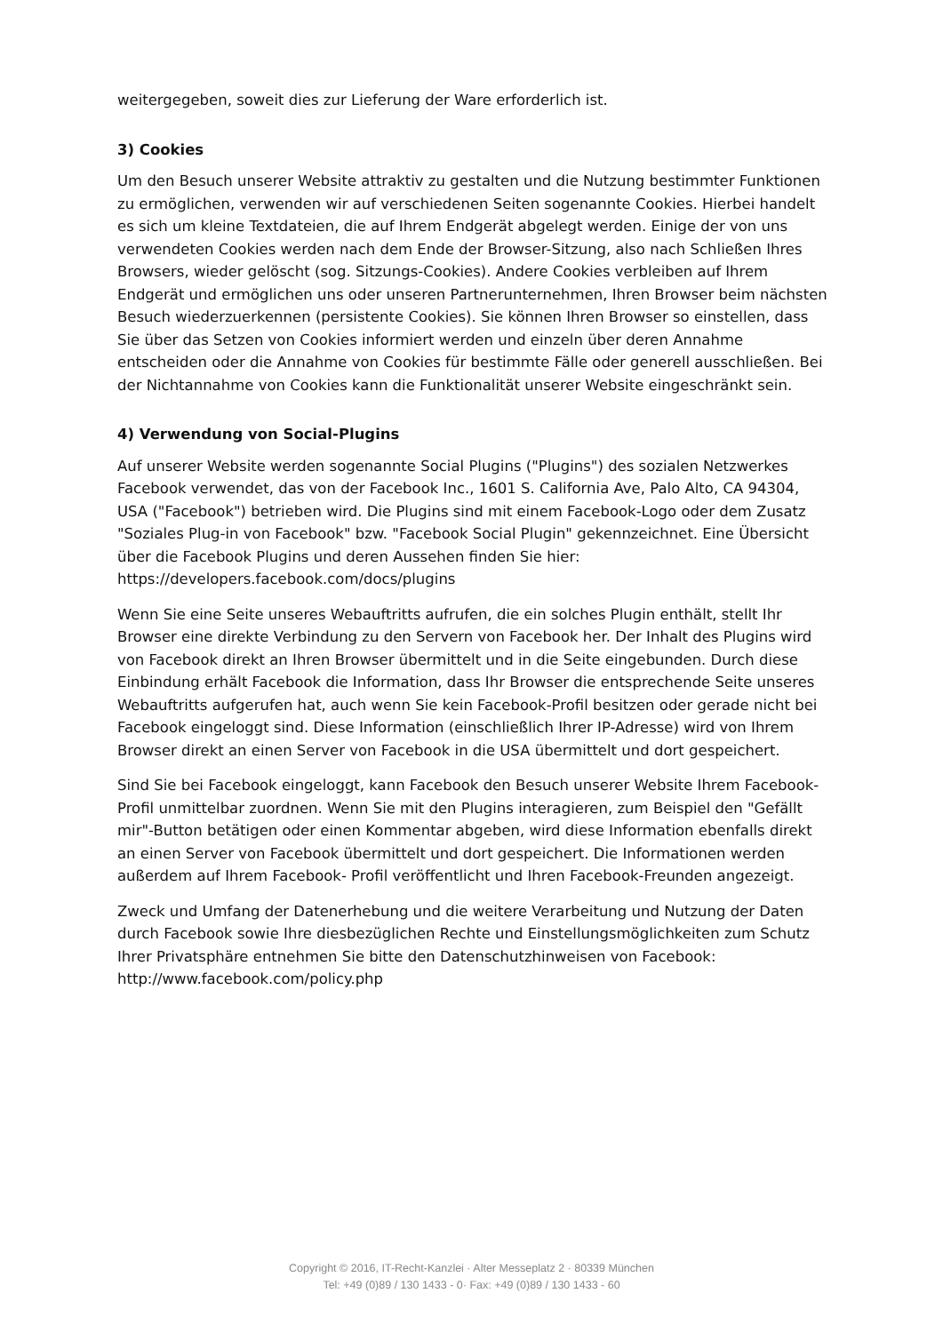weitergegeben, soweit dies zur Lieferung der Ware erforderlich ist.
3) Cookies
Um den Besuch unserer Website attraktiv zu gestalten und die Nutzung bestimmter Funktionen zu ermöglichen, verwenden wir auf verschiedenen Seiten sogenannte Cookies. Hierbei handelt es sich um kleine Textdateien, die auf Ihrem Endgerät abgelegt werden. Einige der von uns verwendeten Cookies werden nach dem Ende der Browser-Sitzung, also nach Schließen Ihres Browsers, wieder gelöscht (sog. Sitzungs-Cookies). Andere Cookies verbleiben auf Ihrem Endgerät und ermöglichen uns oder unseren Partnerunternehmen, Ihren Browser beim nächsten Besuch wiederzuerkennen (persistente Cookies). Sie können Ihren Browser so einstellen, dass Sie über das Setzen von Cookies informiert werden und einzeln über deren Annahme entscheiden oder die Annahme von Cookies für bestimmte Fälle oder generell ausschließen. Bei der Nichtannahme von Cookies kann die Funktionalität unserer Website eingeschränkt sein.
4) Verwendung von Social-Plugins
Auf unserer Website werden sogenannte Social Plugins ("Plugins") des sozialen Netzwerkes Facebook verwendet, das von der Facebook Inc., 1601 S. California Ave, Palo Alto, CA 94304, USA ("Facebook") betrieben wird. Die Plugins sind mit einem Facebook-Logo oder dem Zusatz "Soziales Plug-in von Facebook" bzw. "Facebook Social Plugin" gekennzeichnet. Eine Übersicht über die Facebook Plugins und deren Aussehen finden Sie hier: https://developers.facebook.com/docs/plugins
Wenn Sie eine Seite unseres Webauftritts aufrufen, die ein solches Plugin enthält, stellt Ihr Browser eine direkte Verbindung zu den Servern von Facebook her. Der Inhalt des Plugins wird von Facebook direkt an Ihren Browser übermittelt und in die Seite eingebunden. Durch diese Einbindung erhält Facebook die Information, dass Ihr Browser die entsprechende Seite unseres Webauftritts aufgerufen hat, auch wenn Sie kein Facebook-Profil besitzen oder gerade nicht bei Facebook eingeloggt sind. Diese Information (einschließlich Ihrer IP-Adresse) wird von Ihrem Browser direkt an einen Server von Facebook in die USA übermittelt und dort gespeichert.
Sind Sie bei Facebook eingeloggt, kann Facebook den Besuch unserer Website Ihrem Facebook-Profil unmittelbar zuordnen. Wenn Sie mit den Plugins interagieren, zum Beispiel den "Gefällt mir"-Button betätigen oder einen Kommentar abgeben, wird diese Information ebenfalls direkt an einen Server von Facebook übermittelt und dort gespeichert. Die Informationen werden außerdem auf Ihrem Facebook- Profil veröffentlicht und Ihren Facebook-Freunden angezeigt.
Zweck und Umfang der Datenerhebung und die weitere Verarbeitung und Nutzung der Daten durch Facebook sowie Ihre diesbezüglichen Rechte und Einstellungsmöglichkeiten zum Schutz Ihrer Privatsphäre entnehmen Sie bitte den Datenschutzhinweisen von Facebook: http://www.facebook.com/policy.php
Copyright © 2016, IT-Recht-Kanzlei · Alter Messeplatz 2 · 80339 München
Tel: +49 (0)89 / 130 1433 - 0· Fax: +49 (0)89 / 130 1433 - 60